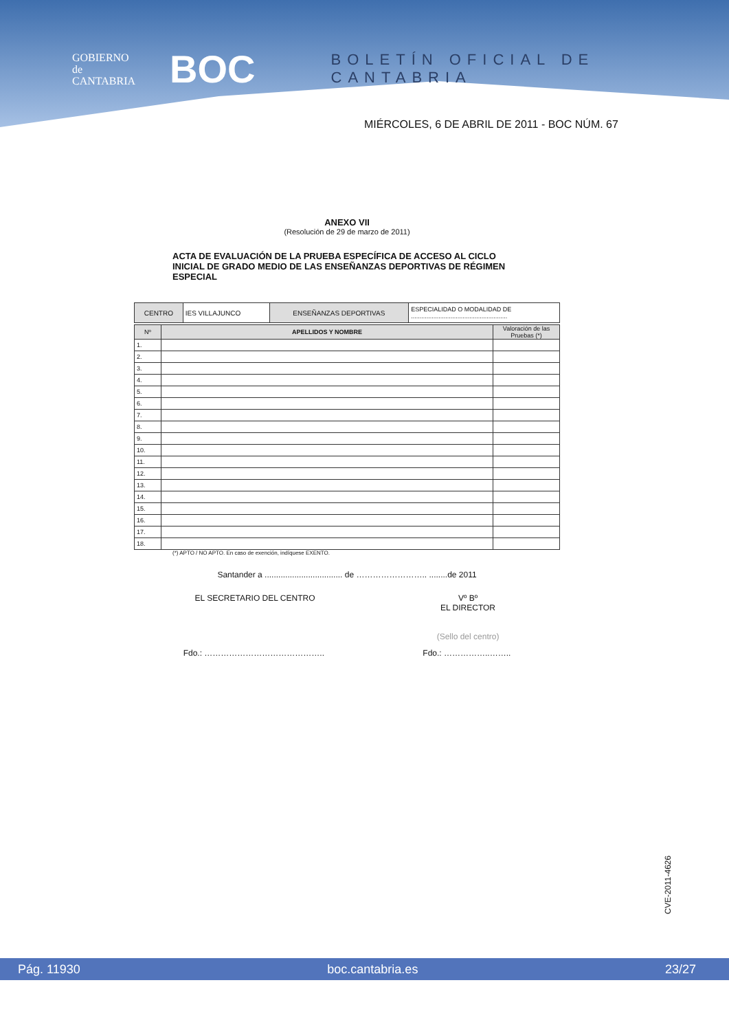GOBIERNO
de
CANTABRIA
BOC
BOLETÍN OFICIAL DE CANTABRIA
MIÉRCOLES, 6 DE ABRIL DE 2011 - BOC NÚM. 67
ANEXO VII
(Resolución de 29 de marzo de 2011)
ACTA DE EVALUACIÓN DE LA PRUEBA ESPECÍFICA DE ACCESO AL CICLO INICIAL DE GRADO MEDIO DE LAS ENSEÑANZAS DEPORTIVAS DE RÉGIMEN ESPECIAL
| CENTRO | IES VILLAJUNCO | ENSEÑANZAS DEPORTIVAS | ESPECIALIDAD O MODALIDAD DE ........................................................ |
| Nº | APELLIDOS Y NOMBRE | Valoración de las Pruebas (*) |
| --- | --- | --- |
| 1. | | |
| 2. | | |
| 3. | | |
| 4. | | |
| 5. | | |
| 6. | | |
| 7. | | |
| 8. | | |
| 9. | | |
| 10. | | |
| 11. | | |
| 12. | | |
| 13. | | |
| 14. | | |
| 15. | | |
| 16. | | |
| 17. | | |
| 18. | | |
(*) APTO / NO APTO. En caso de exención, indíquese EXENTO.
Santander a .................................. de …………………….. ........de 2011
EL SECRETARIO DEL CENTRO Vº Bº
EL DIRECTOR
(Sello del centro)
Fdo.: …………………………………….. Fdo.: ……………..……..
CVE-2011-4626
Pág. 11930 boc.cantabria.es 23/27